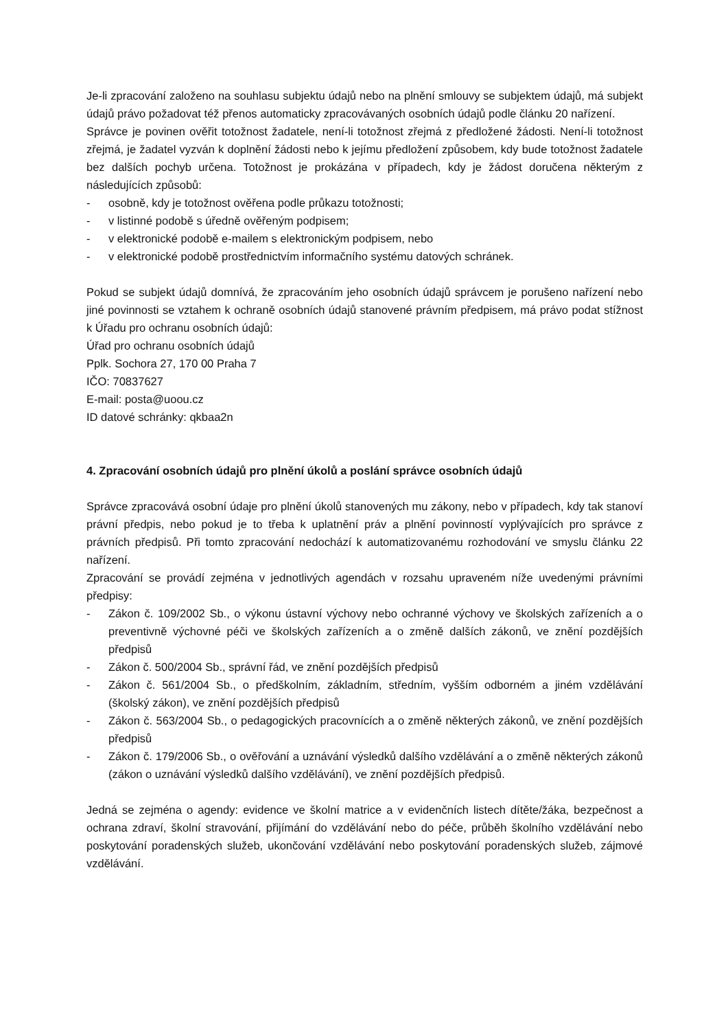Je-li zpracování založeno na souhlasu subjektu údajů nebo na plnění smlouvy se subjektem údajů, má subjekt údajů právo požadovat též přenos automaticky zpracovávaných osobních údajů podle článku 20 nařízení.
Správce je povinen ověřit totožnost žadatele, není-li totožnost zřejmá z předložené žádosti. Není-li totožnost zřejmá, je žadatel vyzván k doplnění žádosti nebo k jejímu předložení způsobem, kdy bude totožnost žadatele bez dalších pochyb určena. Totožnost je prokázána v případech, kdy je žádost doručena některým z následujících způsobů:
- osobně, kdy je totožnost ověřena podle průkazu totožnosti;
- v listinné podobě s úředně ověřeným podpisem;
- v elektronické podobě e-mailem s elektronickým podpisem, nebo
- v elektronické podobě prostřednictvím informačního systému datových schránek.
Pokud se subjekt údajů domnívá, že zpracováním jeho osobních údajů správcem je porušeno nařízení nebo jiné povinnosti se vztahem k ochraně osobních údajů stanovené právním předpisem, má právo podat stížnost k Úřadu pro ochranu osobních údajů:
Úřad pro ochranu osobních údajů
Pplk. Sochora 27, 170 00 Praha 7
IČO: 70837627
E-mail: posta@uoou.cz
ID datové schránky: qkbaa2n
4. Zpracování osobních údajů pro plnění úkolů a poslání správce osobních údajů
Správce zpracovává osobní údaje pro plnění úkolů stanovených mu zákony, nebo v případech, kdy tak stanoví právní předpis, nebo pokud je to třeba k uplatnění práv a plnění povinností vyplývajících pro správce z právních předpisů. Při tomto zpracování nedochází k automatizovanému rozhodování ve smyslu článku 22 nařízení.
Zpracování se provádí zejména v jednotlivých agendách v rozsahu upraveném níže uvedenými právními předpisy:
- Zákon č. 109/2002 Sb., o výkonu ústavní výchovy nebo ochranné výchovy ve školských zařízeních a o preventivně výchovné péči ve školských zařízeních a o změně dalších zákonů, ve znění pozdějších předpisů
- Zákon č. 500/2004 Sb., správní řád, ve znění pozdějších předpisů
- Zákon č. 561/2004 Sb., o předškolním, základním, středním, vyšším odborném a jiném vzdělávání (školský zákon), ve znění pozdějších předpisů
- Zákon č. 563/2004 Sb., o pedagogických pracovnících a o změně některých zákonů, ve znění pozdějších předpisů
- Zákon č. 179/2006 Sb., o ověřování a uznávání výsledků dalšího vzdělávání a o změně některých zákonů (zákon o uznávání výsledků dalšího vzdělávání), ve znění pozdějších předpisů.
Jedná se zejména o agendy: evidence ve školní matrice a v evidenčních listech dítěte/žáka, bezpečnost a ochrana zdraví, školní stravování, přijímání do vzdělávání nebo do péče, průběh školního vzdělávání nebo poskytování poradenských služeb, ukončování vzdělávání nebo poskytování poradenských služeb, zájmové vzdělávání.